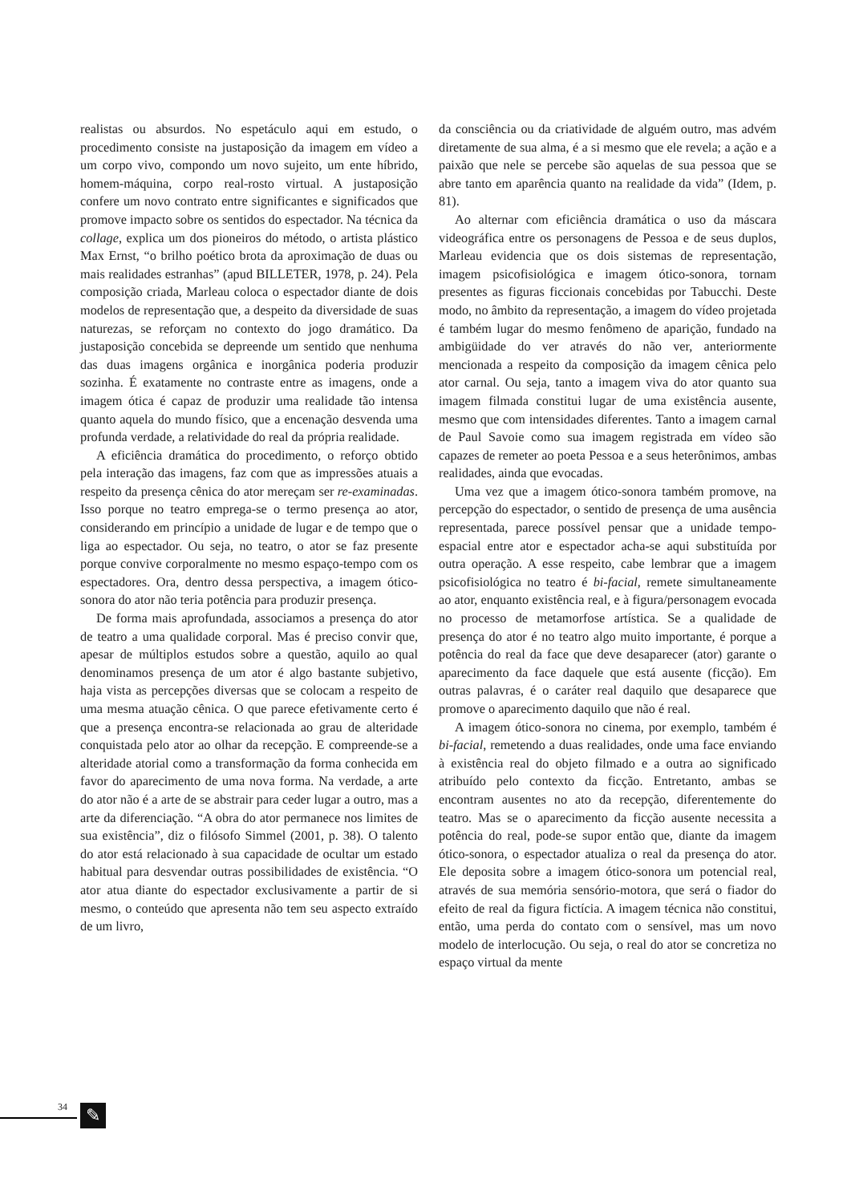realistas ou absurdos. No espetáculo aqui em estudo, o procedimento consiste na justaposição da imagem em vídeo a um corpo vivo, compondo um novo sujeito, um ente híbrido, homem-máquina, corpo real-rosto virtual. A justaposição confere um novo contrato entre significantes e significados que promove impacto sobre os sentidos do espectador. Na técnica da collage, explica um dos pioneiros do método, o artista plástico Max Ernst, “o brilho poético brota da aproximação de duas ou mais realidades estranhas” (apud BILLETER, 1978, p. 24). Pela composição criada, Marleau coloca o espectador diante de dois modelos de representação que, a despeito da diversidade de suas naturezas, se reforçam no contexto do jogo dramático. Da justaposição concebida se depreende um sentido que nenhuma das duas imagens orgânica e inorgânica poderia produzir sozinha. É exatamente no contraste entre as imagens, onde a imagem ótica é capaz de produzir uma realidade tão intensa quanto aquela do mundo físico, que a encenação desvenda uma profunda verdade, a relatividade do real da própria realidade.
A eficiência dramática do procedimento, o reforço obtido pela interação das imagens, faz com que as impressões atuais a respeito da presença cênica do ator mereçam ser re-examinadas. Isso porque no teatro emprega-se o termo presença ao ator, considerando em princípio a unidade de lugar e de tempo que o liga ao espectador. Ou seja, no teatro, o ator se faz presente porque convive corporalmente no mesmo espaço-tempo com os espectadores. Ora, dentro dessa perspectiva, a imagem ótico-sonora do ator não teria potência para produzir presença.
De forma mais aprofundada, associamos a presença do ator de teatro a uma qualidade corporal. Mas é preciso convir que, apesar de múltiplos estudos sobre a questão, aquilo ao qual denominamos presença de um ator é algo bastante subjetivo, haja vista as percepções diversas que se colocam a respeito de uma mesma atuação cênica. O que parece efetivamente certo é que a presença encontra-se relacionada ao grau de alteridade conquistada pelo ator ao olhar da recepção. E compreende-se a alteridade atorial como a transformação da forma conhecida em favor do aparecimento de uma nova forma. Na verdade, a arte do ator não é a arte de se abstrair para ceder lugar a outro, mas a arte da diferenciação. “A obra do ator permanece nos limites de sua existência”, diz o filósofo Simmel (2001, p. 38). O talento do ator está relacionado à sua capacidade de ocultar um estado habitual para desvendar outras possibilidades de existência. “O ator atua diante do espectador exclusivamente a partir de si mesmo, o conteúdo que apresenta não tem seu aspecto extraído de um livro,
da consciência ou da criatividade de alguém outro, mas advém diretamente de sua alma, é a si mesmo que ele revela; a ação e a paixão que nele se percebe são aquelas de sua pessoa que se abre tanto em aparência quanto na realidade da vida” (Idem, p. 81).
Ao alternar com eficiência dramática o uso da máscara videográfica entre os personagens de Pessoa e de seus duplos, Marleau evidencia que os dois sistemas de representação, imagem psicofisiológica e imagem ótico-sonora, tornam presentes as figuras ficcionais concebidas por Tabucchi. Deste modo, no âmbito da representação, a imagem do vídeo projetada é também lugar do mesmo fenômeno de aparição, fundado na ambigüidade do ver através do não ver, anteriormente mencionada a respeito da composição da imagem cênica pelo ator carnal. Ou seja, tanto a imagem viva do ator quanto sua imagem filmada constitui lugar de uma existência ausente, mesmo que com intensidades diferentes. Tanto a imagem carnal de Paul Savoie como sua imagem registrada em vídeo são capazes de remeter ao poeta Pessoa e a seus heterônimos, ambas realidades, ainda que evocadas.
Uma vez que a imagem ótico-sonora também promove, na percepção do espectador, o sentido de presença de uma ausência representada, parece possível pensar que a unidade tempo-espacial entre ator e espectador acha-se aqui substituída por outra operação. A esse respeito, cabe lembrar que a imagem psicofisiológica no teatro é bi-facial, remete simultaneamente ao ator, enquanto existência real, e à figura/personagem evocada no processo de metamorfose artística. Se a qualidade de presença do ator é no teatro algo muito importante, é porque a potência do real da face que deve desaparecer (ator) garante o aparecimento da face daquele que está ausente (ficção). Em outras palavras, é o caráter real daquilo que desaparece que promove o aparecimento daquilo que não é real.
A imagem ótico-sonora no cinema, por exemplo, também é bi-facial, remetendo a duas realidades, onde uma face enviando à existência real do objeto filmado e a outra ao significado atribuído pelo contexto da ficção. Entretanto, ambas se encontram ausentes no ato da recepção, diferentemente do teatro. Mas se o aparecimento da ficção ausente necessita a potência do real, pode-se supor então que, diante da imagem ótico-sonora, o espectador atualiza o real da presença do ator. Ele deposita sobre a imagem ótico-sonora um potencial real, através de sua memória sensório-motora, que será o fiador do efeito de real da figura fictícia. A imagem técnica não constitui, então, uma perda do contato com o sensível, mas um novo modelo de interlocução. Ou seja, o real do ator se concretiza no espaço virtual da mente
34 ✎